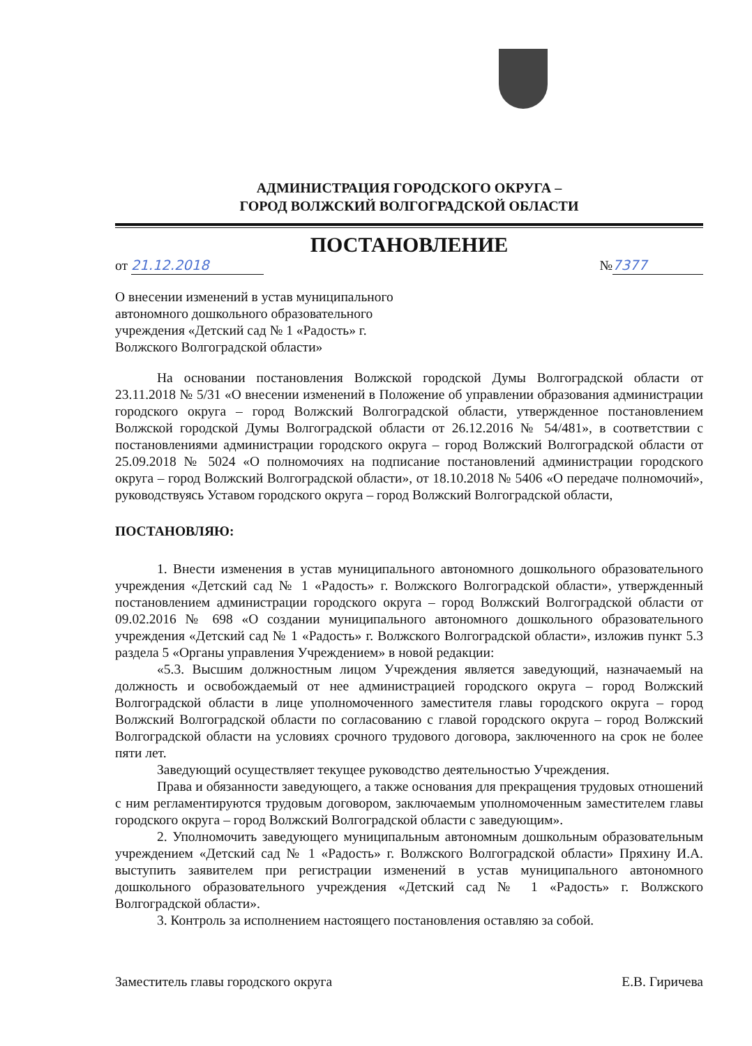АДМИНИСТРАЦИЯ ГОРОДСКОГО ОКРУГА –
ГОРОД ВОЛЖСКИЙ ВОЛГОГРАДСКОЙ ОБЛАСТИ
ПОСТАНОВЛЕНИЕ
от 21.12.2018 № 7377
О внесении изменений в устав муниципального автономного дошкольного образовательного учреждения «Детский сад № 1 «Радость» г. Волжского Волгоградской области»
На основании постановления Волжской городской Думы Волгоградской области от 23.11.2018 № 5/31 «О внесении изменений в Положение об управлении образования администрации городского округа – город Волжский Волгоградской области, утвержденное постановлением Волжской городской Думы Волгоградской области от 26.12.2016 № 54/481», в соответствии с постановлениями администрации городского округа – город Волжский Волгоградской области от 25.09.2018 № 5024 «О полномочиях на подписание постановлений администрации городского округа – город Волжский Волгоградской области», от 18.10.2018 № 5406 «О передаче полномочий», руководствуясь Уставом городского округа – город Волжский Волгоградской области,
ПОСТАНОВЛЯЮ:
1. Внести изменения в устав муниципального автономного дошкольного образовательного учреждения «Детский сад № 1 «Радость» г. Волжского Волгоградской области», утвержденный постановлением администрации городского округа – город Волжский Волгоградской области от 09.02.2016 № 698 «О создании муниципального автономного дошкольного образовательного учреждения «Детский сад № 1 «Радость» г. Волжского Волгоградской области», изложив пункт 5.3 раздела 5 «Органы управления Учреждением» в новой редакции:
«5.3. Высшим должностным лицом Учреждения является заведующий, назначаемый на должность и освобождаемый от нее администрацией городского округа – город Волжский Волгоградской области в лице уполномоченного заместителя главы городского округа – город Волжский Волгоградской области по согласованию с главой городского округа – город Волжский Волгоградской области на условиях срочного трудового договора, заключенного на срок не более пяти лет.
Заведующий осуществляет текущее руководство деятельностью Учреждения.
Права и обязанности заведующего, а также основания для прекращения трудовых отношений с ним регламентируются трудовым договором, заключаемым уполномоченным заместителем главы городского округа – город Волжский Волгоградской области с заведующим».
2. Уполномочить заведующего муниципальным автономным дошкольным образовательным учреждением «Детский сад № 1 «Радость» г. Волжского Волгоградской области» Пряхину И.А. выступить заявителем при регистрации изменений в устав муниципального автономного дошкольного образовательного учреждения «Детский сад № 1 «Радость» г. Волжского Волгоградской области».
3. Контроль за исполнением настоящего постановления оставляю за собой.
Заместитель главы городского округа Е.В. Гиричева